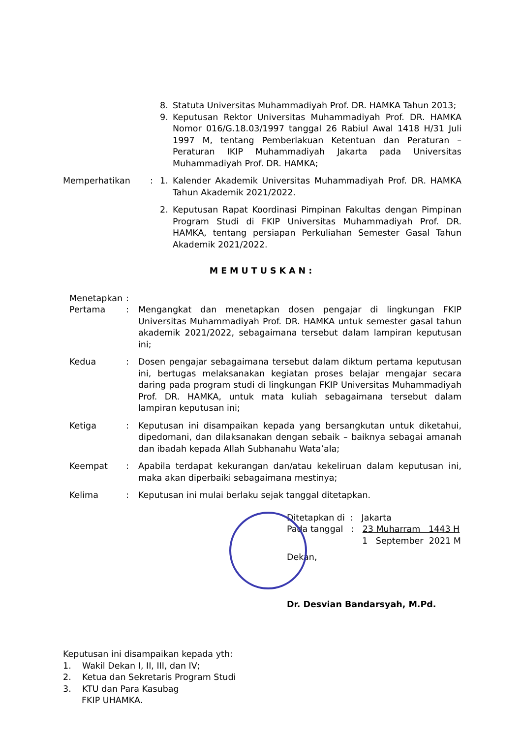8. Statuta Universitas Muhammadiyah Prof. DR. HAMKA Tahun 2013;
9. Keputusan Rektor Universitas Muhammadiyah Prof. DR. HAMKA Nomor 016/G.18.03/1997 tanggal 26 Rabiul Awal 1418 H/31 Juli 1997 M, tentang Pemberlakuan Ketentuan dan Peraturan – Peraturan IKIP Muhammadiyah Jakarta pada Universitas Muhammadiyah Prof. DR. HAMKA;
Memperhatikan : 1. Kalender Akademik Universitas Muhammadiyah Prof. DR. HAMKA Tahun Akademik 2021/2022.
2. Keputusan Rapat Koordinasi Pimpinan Fakultas dengan Pimpinan Program Studi di FKIP Universitas Muhammadiyah Prof. DR. HAMKA, tentang persiapan Perkuliahan Semester Gasal Tahun Akademik 2021/2022.
MEMUTUSKAN:
Menetapkan :
Pertama : Mengangkat dan menetapkan dosen pengajar di lingkungan FKIP Universitas Muhammadiyah Prof. DR. HAMKA untuk semester gasal tahun akademik 2021/2022, sebagaimana tersebut dalam lampiran keputusan ini;
Kedua : Dosen pengajar sebagaimana tersebut dalam diktum pertama keputusan ini, bertugas melaksanakan kegiatan proses belajar mengajar secara daring pada program studi di lingkungan FKIP Universitas Muhammadiyah Prof. DR. HAMKA, untuk mata kuliah sebagaimana tersebut dalam lampiran keputusan ini;
Ketiga : Keputusan ini disampaikan kepada yang bersangkutan untuk diketahui, dipedomani, dan dilaksanakan dengan sebaik – baiknya sebagai amanah dan ibadah kepada Allah Subhanahu Wata’ala;
Keempat : Apabila terdapat kekurangan dan/atau kekeliruan dalam keputusan ini, maka akan diperbaiki sebagaimana mestinya;
Kelima : Keputusan ini mulai berlaku sejak tanggal ditetapkan.
Ditetapkan di : Jakarta
Pada tanggal : 23 Muharram 1443 H
1 September 2021 M
Dekan,
Dr. Desvian Bandarsyah, M.Pd.
Keputusan ini disampaikan kepada yth:
1. Wakil Dekan I, II, III, dan IV;
2. Ketua dan Sekretaris Program Studi
3. KTU dan Para Kasubag
FKIP UHAMKA.